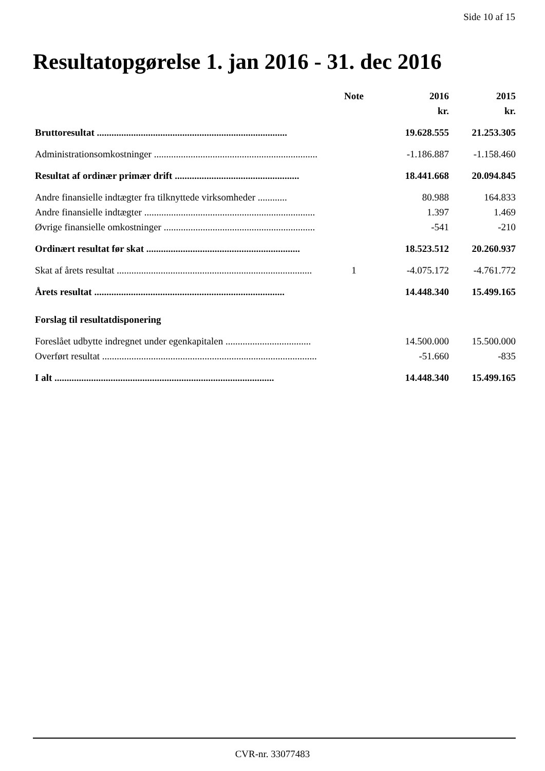Side 10 af 15
Resultatopgørelse 1. jan 2016 - 31. dec 2016
| | Note | 2016 | 2015 |
| --- | --- | --- | --- |
| | | kr. | kr. |
| Bruttoresultat .............................................................................. | | 19.628.555 | 21.253.305 |
| Administrationsomkostninger ................................................................... | | -1.186.887 | -1.158.460 |
| Resultat af ordinær primær drift ................................................... | | 18.441.668 | 20.094.845 |
| Andre finansielle indtægter fra tilknyttede virksomheder ............ | | 80.988 | 164.833 |
| Andre finansielle indtægter ...................................................................... | | 1.397 | 1.469 |
| Øvrige finansielle omkostninger .............................................................. | | -541 | -210 |
| Ordinært resultat før skat ............................................................... | | 18.523.512 | 20.260.937 |
| Skat af årets resultat ................................................................................ | 1 | -4.075.172 | -4.761.772 |
| Årets resultat .............................................................................. | | 14.448.340 | 15.499.165 |
| Forslag til resultatdisponering | | | |
| Foreslået udbytte indregnet under egenkapitalen ................................... | | 14.500.000 | 15.500.000 |
| Overført resultat ........................................................................................ | | -51.660 | -835 |
| I alt .......................................................................................... | | 14.448.340 | 15.499.165 |
CVR-nr. 33077483